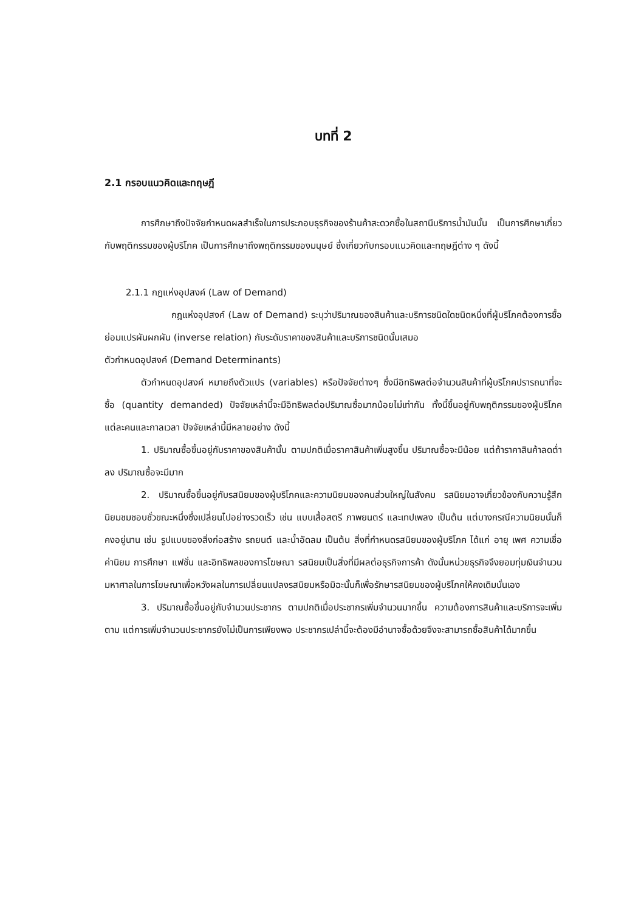บทที่ 2
2.1 กรอบแนวคิดและทฤษฎี
การศึกษาถึงปัจจัยกำหนดผลสำเร็จในการประกอบธุรกิจของร้านค้าสะดวกซื้อในสถานีบริการน้ำมันนั้น เป็นการศึกษาเกี่ยวกับพฤติกรรมของผู้บริโภค เป็นการศึกษาถึงพฤติกรรมของมนุษย์ ซึ่งเกี่ยวกับกรอบแนวคิดและทฤษฎีต่าง ๆ ดังนี้
2.1.1 กฎแห่งอุปสงค์ (Law of Demand)
กฎแห่งอุปสงค์ (Law of Demand) ระบุว่าปริมาณของสินค้าและบริการชนิดใดชนิดหนึ่งที่ผู้บริโภคต้องการซื้อย่อมแปรผันผกผัน (inverse relation) กับระดับราคาของสินค้าและบริการชนิดนั้นเสมอ
ตัวกำหนดอุปสงค์ (Demand Determinants)
ตัวกำหนดอุปสงค์ หมายถึงตัวแปร (variables) หรือปัจจัยต่างๆ ซึ่งมีอิทธิพลต่อจำนวนสินค้าที่ผู้บริโภคปรารถนาที่จะซื้อ (quantity demanded) ปัจจัยเหล่านี้จะมีอิทธิพลต่อปริมาณซื้อมากน้อยไม่เท่ากัน ทั้งนี้ขึ้นอยู่กับพฤติกรรมของผู้บริโภคแต่ละคนและกาลเวลา ปัจจัยเหล่านี้มีหลายอย่าง ดังนี้
1. ปริมาณซื้อขึ้นอยู่กับราคาของสินค้านั้น ตามปกติเมื่อราคาสินค้าเพิ่มสูงขึ้น ปริมาณซื้อจะมีน้อย แต่ถ้าราคาสินค้าลดต่ำลง ปริมาณซื้อจะมีมาก
2. ปริมาณซื้อขึ้นอยู่กับรสนิยมของผู้บริโภคและความนิยมของคนส่วนใหญ่ในสังคม รสนิยมอาจเกี่ยวข้องกับความรู้สึกนิยมชมชอบชั่วขณะหนึ่งซึ่งเปลี่ยนไปอย่างรวดเร็ว เช่น แบบเสื้อสตรี ภาพยนตร์ และเทปเพลง เป็นต้น แต่บางกรณีความนิยมนั้นก็คงอยู่นาน เช่น รูปแบบของสิ่งก่อสร้าง รถยนต์ และน้ำอัดลม เป็นต้น สิ่งที่กำหนดรสนิยมของผู้บริโภค ได้แก่ อายุ เพศ ความเชื่อ ค่านิยม การศึกษา แฟชั่น และอิทธิพลของการโฆษณา รสนิยมเป็นสิ่งที่มีผลต่อธุรกิจการค้า ดังนั้นหน่วยธุรกิจจึงยอมทุ่มเงินจำนวนมหาศาลในการโฆษณาเพื่อหวังผลในการเปลี่ยนแปลงรสนิยมหรือมิฉะนั้นก็เพื่อรักษารสนิยมของผู้บริโภคให้คงเดิมนั่นเอง
3. ปริมาณซื้อขึ้นอยู่กับจำนวนประชากร ตามปกติเมื่อประชากรเพิ่มจำนวนมากขึ้น ความต้องการสินค้าและบริการจะเพิ่มตาม แต่การเพิ่มจำนวนประชากรยังไม่เป็นการเพียงพอ ประชากรเปล่านี้จะต้องมีอำนาจซื้อด้วยจึงจะสามารถซื้อสินค้าได้มากขึ้น